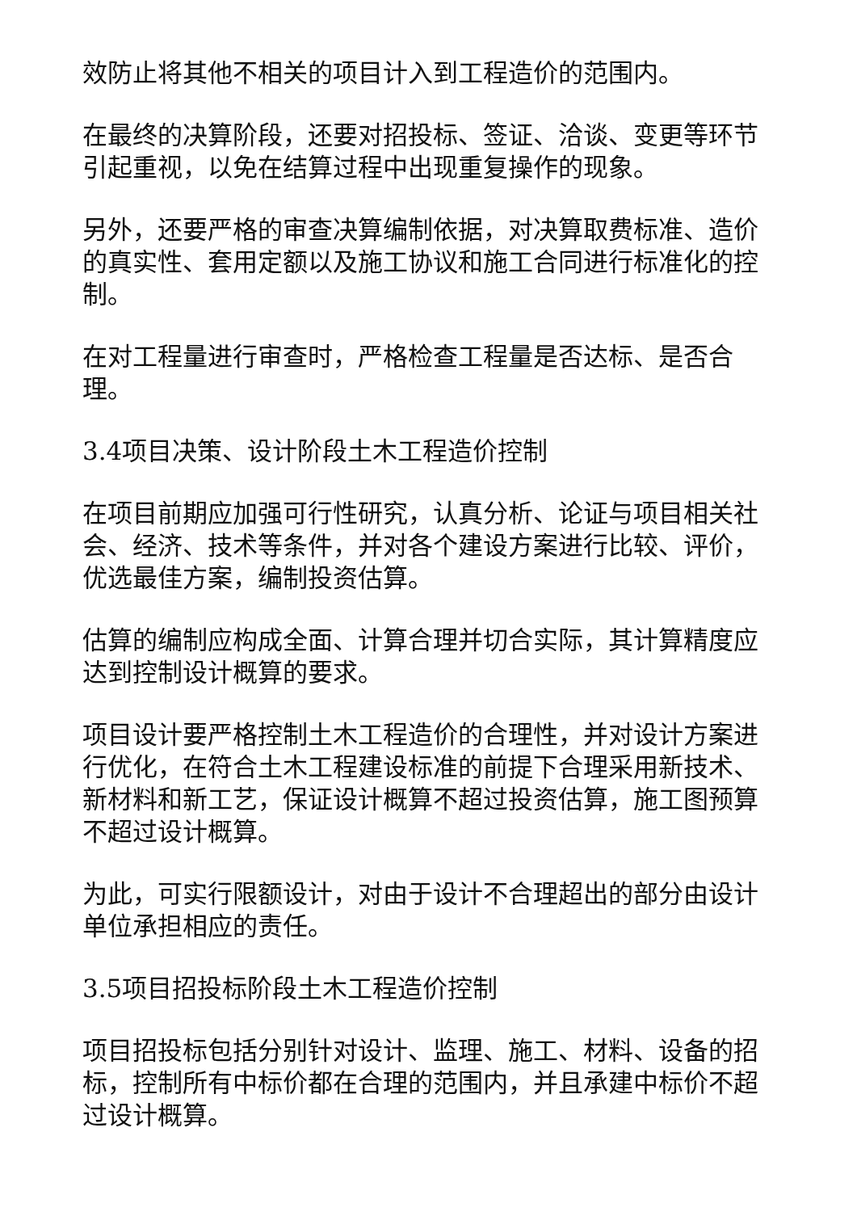效防止将其他不相关的项目计入到工程造价的范围内。
在最终的决算阶段，还要对招投标、签证、洽谈、变更等环节引起重视，以免在结算过程中出现重复操作的现象。
另外，还要严格的审查决算编制依据，对决算取费标准、造价的真实性、套用定额以及施工协议和施工合同进行标准化的控制。
在对工程量进行审查时，严格检查工程量是否达标、是否合理。
3.4项目决策、设计阶段土木工程造价控制
在项目前期应加强可行性研究，认真分析、论证与项目相关社会、经济、技术等条件，并对各个建设方案进行比较、评价，优选最佳方案，编制投资估算。
估算的编制应构成全面、计算合理并切合实际，其计算精度应达到控制设计概算的要求。
项目设计要严格控制土木工程造价的合理性，并对设计方案进行优化，在符合土木工程建设标准的前提下合理采用新技术、新材料和新工艺，保证设计概算不超过投资估算，施工图预算不超过设计概算。
为此，可实行限额设计，对由于设计不合理超出的部分由设计单位承担相应的责任。
3.5项目招投标阶段土木工程造价控制
项目招投标包括分别针对设计、监理、施工、材料、设备的招标，控制所有中标价都在合理的范围内，并且承建中标价不超过设计概算。